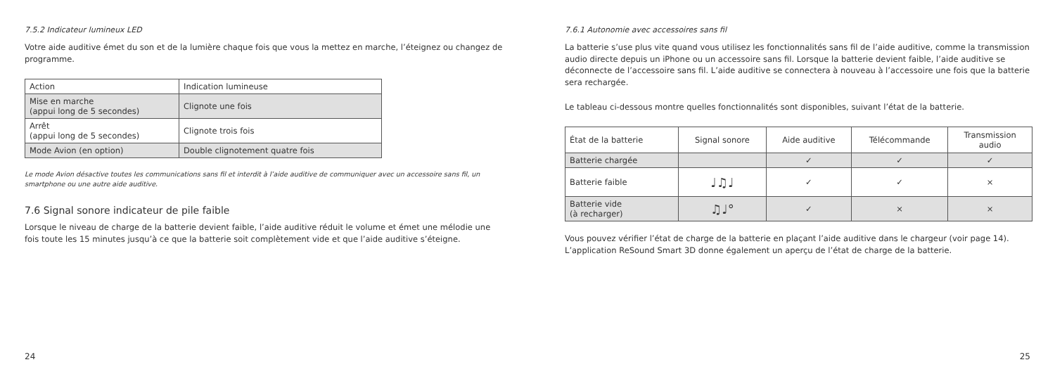7.5.2 Indicateur lumineux LED
Votre aide auditive émet du son et de la lumière chaque fois que vous la mettez en marche, l’éteignez ou changez de programme.
| Action | Indication lumineuse |
| Mise en marche (appui long de 5 secondes) | Clignote une fois |
| Arrêt (appui long de 5 secondes) | Clignote trois fois |
| Mode Avion (en option) | Double clignotement quatre fois |
Le mode Avion désactive toutes les communications sans fil et interdit à l’aide auditive de communiquer avec un accessoire sans fil, un smartphone ou une autre aide auditive.
7.6 Signal sonore indicateur de pile faible
Lorsque le niveau de charge de la batterie devient faible, l’aide auditive réduit le volume et émet une mélodie une fois toute les 15 minutes jusqu’à ce que la batterie soit complètement vide et que l’aide auditive s’éteigne.
24
7.6.1 Autonomie avec accessoires sans fil
La batterie s’use plus vite quand vous utilisez les fonctionnalités sans fil de l’aide auditive, comme la transmission audio directe depuis un iPhone ou un accessoire sans fil. Lorsque la batterie devient faible, l’aide auditive se déconnecte de l’accessoire sans fil. L’aide auditive se connectera à nouveau à l’accessoire une fois que la batterie sera rechargée.
Le tableau ci-dessous montre quelles fonctionnalités sont disponibles, suivant l’état de la batterie.
| État de la batterie | Signal sonore | Aide auditive | Télécommande | Transmission audio |
| Batterie chargée | | ✓ | ✓ | ✓ |
| Batterie faible | ♩♫♩ | ✓ | ✓ | × |
| Batterie vide (à recharger) | ♫♩° | ✓ | × | × |
Vous pouvez vérifier l’état de charge de la batterie en plaçant l’aide auditive dans le chargeur (voir page 14). L’application ReSound Smart 3D donne également un aperçu de l’état de charge de la batterie.
25